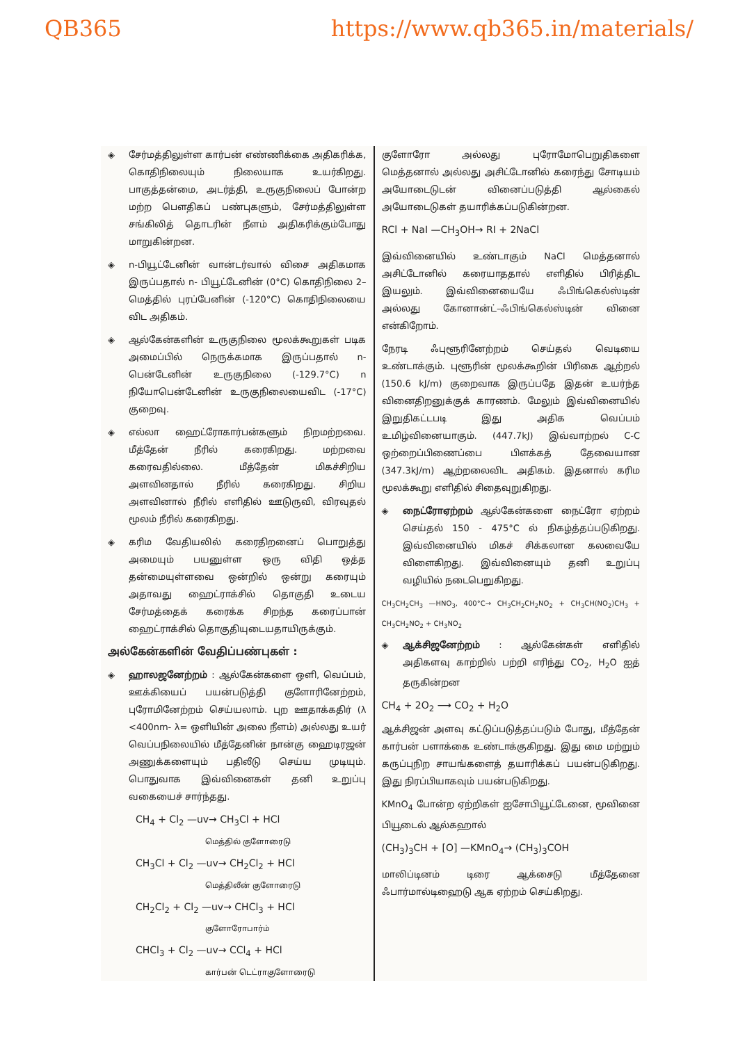QB365 https://www.qb365.in/materials/
◈ சேர்மத்திலுள்ள கார்பன் எண்ணிக்கை அதிகரிக்க, கொதிநிலையும் நிலையாக உயர்கிறது. பாகுத்தன்மை, அடர்த்தி, உருகுநிலைப் போன்ற மற்ற பௌதிகப் பண்புகளும், சேர்மத்திலுள்ள சங்கிலித் தொடரின் நீளம் அதிகரிக்கும்போது மாறுகின்றன.
◈ n-பியூட்டேனின் வான்டர்வால் விசை அதிகமாக இருப்பதால் n- பியூட்டேனின் (0°C) கொதிநிலை 2–மெத்தில் புரப்பேனின் (-120°C) கொதிநிலையை விட அதிகம்.
◈ ஆல்கேன்களின் உருகுநிலை மூலக்கூறுகள் படிக அமைப்பில் நெருக்கமாக இருப்பதால் n- பென்டேனின் உருகுநிலை (-129.7°C) n நியோபென்டேனின் உருகுநிலையைவிட (-17°C) குறைவு.
◈ எல்லா ஹைட்ரோகார்பன்களும் நிறமற்றவை. மீத்தேன் நீரில் கரைகிறது. மற்றவை கரைவதில்லை. மீத்தேன் மிகச்சிறிய அளவினதால் நீரில் கரைகிறது. சிறிய அளவினால் நீரில் எளிதில் ஊடுருவி, விரவுதல் மூலம் நீரில் கரைகிறது.
◈ கரிம வேதியலில் கரைதிறனைப் பொறுத்து அமையும் பயனுள்ள ஒரு விதி ஒத்த தன்மையுள்ளவை ஒன்றில் ஒன்று கரையும் அதாவது ஹைட்ராக்சில் தொகுதி உடைய சேர்மத்தைக் கரைக்க சிறந்த கரைப்பான் ஹைட்ராக்சில் தொகுதியுடையதாயிருக்கும்.
அல்கேன்களின் வேதிப்பண்புகள் :
◈ ஹாலஜனேற்றம் : ஆல்கேன்களை ஒளி, வெப்பம், ஊக்கியைப் பயன்படுத்தி குளோரினேற்றம், புரோமினேற்றம் செய்யலாம். புற ஊதாக்கதிர் (λ <400nm- λ= ஒளியின் அலை நீளம்) அல்லது உயர் வெப்பநிலையில் மீத்தேனின் நான்கு ஹைடிரஜன் அணுக்களையும் பதிலீடு செய்ய முடியும். பொதுவாக இவ்வினைகள் தனி உறுப்பு வகையைச் சார்ந்தது.
CH<sub>4</sub> + Cl<sub>2</sub> —uv→ CH<sub>3</sub>Cl + HCl
மெத்தில் குளோரைடு
CH<sub>3</sub>Cl + Cl<sub>2</sub> —uv→ CH<sub>2</sub>Cl<sub>2</sub> + HCl
மெத்திலீன் குளோரைடு
CH<sub>2</sub>Cl<sub>2</sub> + Cl<sub>2</sub> —uv→ CHCl<sub>3</sub> + HCl
குளோரோபார்ம்
CHCl<sub>3</sub> + Cl<sub>2</sub> —uv→ CCl<sub>4</sub> + HCl
கார்பன் டெட்ராகுளோரைடு
குளோரோ அல்லது புரோமோபெறுதிகளை மெத்தனால் அல்லது அசிட்டோனில் கரைந்து சோடியம் அயோடைடுடன் வினைப்படுத்தி ஆல்கைல் அயோடைடுகள் தயாரிக்கப்படுகின்றன.
RCl + NaI —CH<sub>3</sub>OH→ RI + 2NaCl
இவ்வினையில் உண்டாகும் NaCl மெத்தனால் அசிட்டோனில் கரையாததால் எளிதில் பிரித்திட இயலும். இவ்வினையையே ஃபிங்கெல்ஸ்டின் அல்லது கோனான்ட்–ஃபிங்கெல்ஸ்டின் வினை என்கிறோம்.
நேரடி ஃபுளூரினேற்றம் செய்தல் வெடியை உண்டாக்கும். புளூரின் மூலக்கூறின் பிரிகை ஆற்றல் (150.6 kJ/m) குறைவாக இருப்பதே இதன் உயர்ந்த வினைதிறனுக்குக் காரணம். மேலும் இவ்வினையில் இறுதிகட்டபடி இது அதிக வெப்பம் உமிழ்வினையாகும். (447.7kJ) இவ்வாற்றல் C-C ஒற்றைப்பிணைப்பை பிளக்கத் தேவையான (347.3kJ/m) ஆற்றலைவிட அதிகம். இதனால் கரிம மூலக்கூறு எளிதில் சிதைவுறுகிறது.
◈ நைட்ரோஏற்றம் ஆல்கேன்களை நைட்ரோ ஏற்றம் செய்தல் 150 - 475°C ல் நிகழ்த்தப்படுகிறது. இவ்வினையில் மிகச் சிக்கலான கலவையே விளைகிறது. இவ்வினையும் தனி உறுப்பு வழியில் நடைபெறுகிறது.
CH<sub>3</sub>CH<sub>2</sub>CH<sub>3</sub> —HNO<sub>3</sub>, 400°C→ CH<sub>3</sub>CH<sub>2</sub>CH<sub>2</sub>NO<sub>2</sub> + CH<sub>3</sub>CH(NO<sub>2</sub>)CH<sub>3</sub> + CH<sub>3</sub>CH<sub>2</sub>NO<sub>2</sub> + CH<sub>3</sub>NO<sub>2</sub>
◈ ஆக்சிஜனேற்றம் : ஆல்கேன்கள் எளிதில் அதிகளவு காற்றில் பற்றி எரிந்து CO<sub>2</sub>, H<sub>2</sub>O ஐத் தருகின்றன
CH<sub>4</sub> + 2O<sub>2</sub> ⟶ CO<sub>2</sub> + H<sub>2</sub>O
ஆக்சிஜன் அளவு கட்டுப்படுத்தப்படும் போது, மீத்தேன் கார்பன் பளாக்கை உண்டாக்குகிறது. இது மை மற்றும் கருப்புநிற சாயங்களைத் தயாரிக்கப் பயன்படுகிறது. இது நிரப்பியாகவும் பயன்படுகிறது.
KMnO<sub>4</sub> போன்ற ஏற்றிகள் ஐசோபியூட்டேனை, மூவினை பியூடைல் ஆல்கஹால்
(CH<sub>3</sub>)<sub>3</sub>CH + [O] —KMnO<sub>4</sub>→ (CH<sub>3</sub>)<sub>3</sub>COH
மாலிப்டினம் டிரை ஆக்சைடு மீத்தேனை ஃபார்மால்டிஹைடு ஆக ஏற்றம் செய்கிறது.